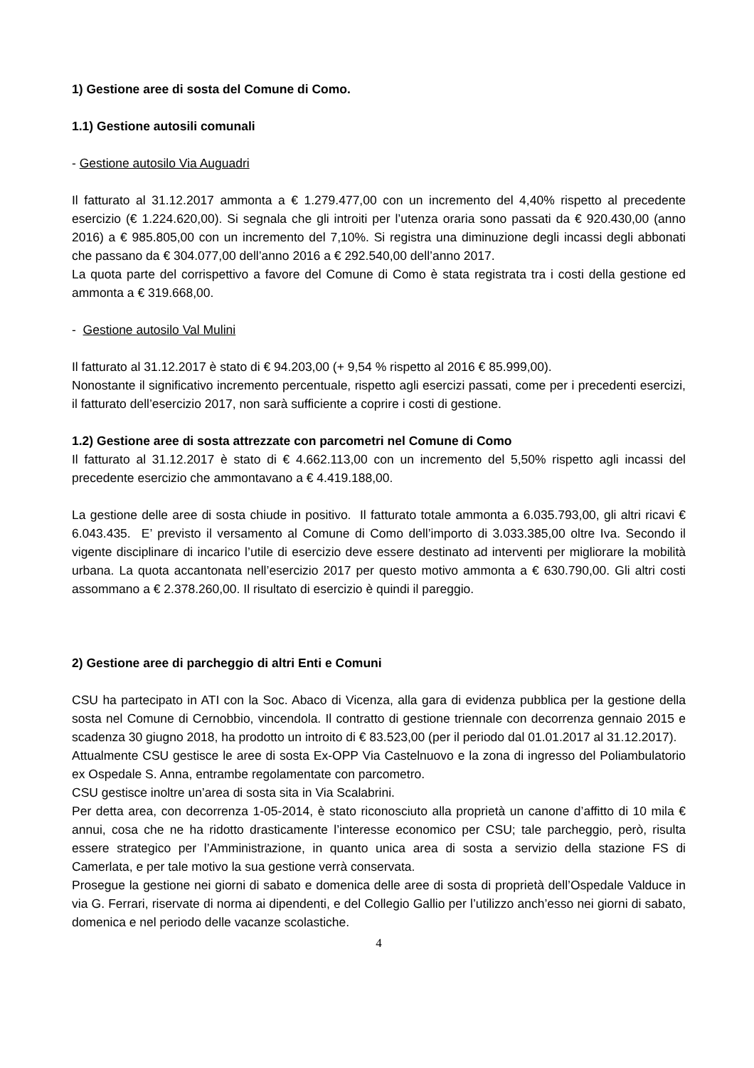1) Gestione aree di sosta del Comune di Como.
1.1) Gestione autosili comunali
- Gestione autosilo Via Auguadri
Il fatturato al 31.12.2017 ammonta a € 1.279.477,00 con un incremento del 4,40% rispetto al precedente esercizio (€ 1.224.620,00). Si segnala che gli introiti per l’utenza oraria sono passati da € 920.430,00 (anno 2016) a € 985.805,00 con un incremento del 7,10%. Si registra una diminuzione degli incassi degli abbonati che passano da € 304.077,00 dell’anno 2016 a € 292.540,00 dell’anno 2017.
La quota parte del corrispettivo a favore del Comune di Como è stata registrata tra i costi della gestione ed ammonta a € 319.668,00.
- Gestione autosilo Val Mulini
Il fatturato al 31.12.2017 è stato di € 94.203,00 (+ 9,54 % rispetto al 2016 € 85.999,00).
Nonostante il significativo incremento percentuale, rispetto agli esercizi passati, come per i precedenti esercizi, il fatturato dell’esercizio 2017, non sarà sufficiente a coprire i costi di gestione.
1.2) Gestione aree di sosta attrezzate con parcometri nel Comune di Como
Il fatturato al 31.12.2017 è stato di € 4.662.113,00 con un incremento del 5,50% rispetto agli incassi del precedente esercizio che ammontavano a € 4.419.188,00.
La gestione delle aree di sosta chiude in positivo. Il fatturato totale ammonta a 6.035.793,00, gli altri ricavi € 6.043.435. E’ previsto il versamento al Comune di Como dell’importo di 3.033.385,00 oltre Iva. Secondo il vigente disciplinare di incarico l’utile di esercizio deve essere destinato ad interventi per migliorare la mobilità urbana. La quota accantonata nell’esercizio 2017 per questo motivo ammonta a € 630.790,00. Gli altri costi assommano a € 2.378.260,00. Il risultato di esercizio è quindi il pareggio.
2) Gestione aree di parcheggio di altri Enti e Comuni
CSU ha partecipato in ATI con la Soc. Abaco di Vicenza, alla gara di evidenza pubblica per la gestione della sosta nel Comune di Cernobbio, vincendola. Il contratto di gestione triennale con decorrenza gennaio 2015 e scadenza 30 giugno 2018, ha prodotto un introito di € 83.523,00 (per il periodo dal 01.01.2017 al 31.12.2017).
Attualmente CSU gestisce le aree di sosta Ex-OPP Via Castelnuovo e la zona di ingresso del Poliambulatorio ex Ospedale S. Anna, entrambe regolamentate con parcometro.
CSU gestisce inoltre un’area di sosta sita in Via Scalabrini.
Per detta area, con decorrenza 1-05-2014, è stato riconosciuto alla proprietà un canone d’affitto di 10 mila € annui, cosa che ne ha ridotto drasticamente l’interesse economico per CSU; tale parcheggio, però, risulta essere strategico per l’Amministrazione, in quanto unica area di sosta a servizio della stazione FS di Camerlata, e per tale motivo la sua gestione verrà conservata.
Prosegue la gestione nei giorni di sabato e domenica delle aree di sosta di proprietà dell’Ospedale Valduce in via G. Ferrari, riservate di norma ai dipendenti, e del Collegio Gallio per l’utilizzo anch’esso nei giorni di sabato, domenica e nel periodo delle vacanze scolastiche.
4